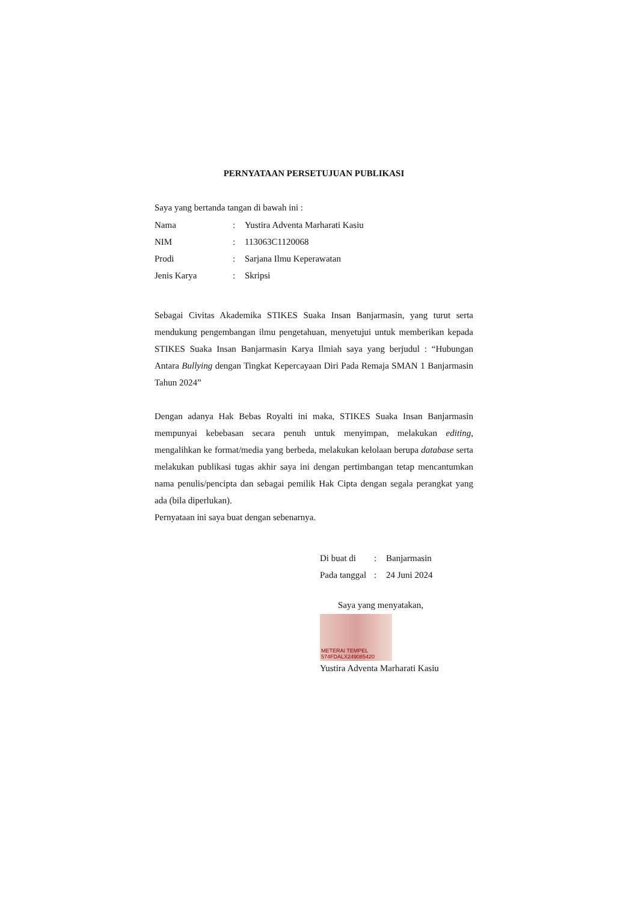PERNYATAAN PERSETUJUAN PUBLIKASI
Saya yang bertanda tangan di bawah ini :
| Nama | : | Yustira Adventa Marharati Kasiu |
| NIM | : | 113063C1120068 |
| Prodi | : | Sarjana Ilmu Keperawatan |
| Jenis Karya | : | Skripsi |
Sebagai Civitas Akademika STIKES Suaka Insan Banjarmasin, yang turut serta mendukung pengembangan ilmu pengetahuan, menyetujui untuk memberikan kepada STIKES Suaka Insan Banjarmasin Karya Ilmiah saya yang berjudul : “Hubungan Antara Bullying dengan Tingkat Kepercayaan Diri Pada Remaja SMAN 1 Banjarmasin Tahun 2024”
Dengan adanya Hak Bebas Royalti ini maka, STIKES Suaka Insan Banjarmasin mempunyai kebebasan secara penuh untuk menyimpan, melakukan editing, mengalihkan ke format/media yang berbeda, melakukan kelolaan berupa database serta melakukan publikasi tugas akhir saya ini dengan pertimbangan tetap mencantumkan nama penulis/pencipta dan sebagai pemilik Hak Cipta dengan segala perangkat yang ada (bila diperlukan).
Pernyataan ini saya buat dengan sebenarnya.
| Di buat di | : | Banjarmasin |
| Pada tanggal | : | 24 Juni 2024 |
Saya yang menyatakan,
METERAI TEMPEL 574FDALX249085420
Yustira Adventa Marharati Kasiu